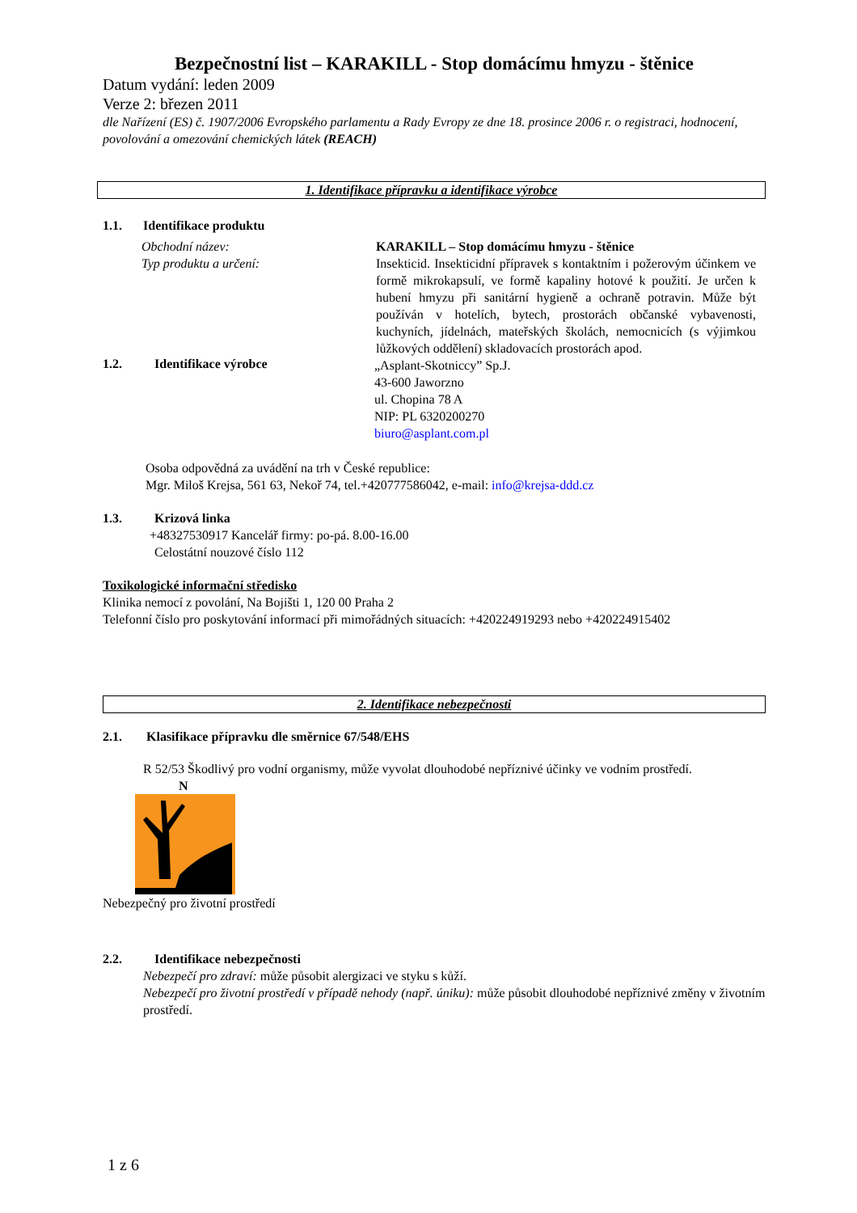Bezpečnostní list – KARAKILL - Stop domácímu hmyzu - štěnice
Datum vydání: leden 2009
Verze 2: březen 2011
dle Nařízení (ES) č. 1907/2006 Evropského parlamentu a Rady Evropy ze dne 18. prosince 2006 r. o registraci, hodnocení, povolování a omezování chemických látek (REACH)
1. Identifikace přípravku a identifikace výrobce
1.1. Identifikace produktu
Obchodní název:
Typ produktu a určení:
KARAKILL – Stop domácímu hmyzu - štěnice
Insekticid. Insekticidní přípravek s kontaktním i požerovým účinkem ve formě mikrokapsulí, ve formě kapaliny hotové k použití. Je určen k hubení hmyzu při sanitární hygieně a ochraně potravin. Může být používán v hotelích, bytech, prostorách občanské vybavenosti, kuchyních, jídelnách, mateřských školách, nemocnicích (s výjimkou lůžkových oddělení) skladovacích prostorách apod.
1.2. Identifikace výrobce
„Asplant-Skotniccy” Sp.J.
43-600 Jaworzno
ul. Chopina 78 A
NIP: PL 6320200270
biuro@asplant.com.pl
Osoba odpovědná za uvádění na trh v České republice:
Mgr. Miloš Krejsa, 561 63, Nekoř 74, tel.+420777586042, e-mail: info@krejsa-ddd.cz
1.3. Krizová linka
+48327530917 Kancelář firmy: po-pá. 8.00-16.00
Celostátní nouzové číslo 112
Toxikologické informační středisko
Klinika nemocí z povolání, Na Bojišti 1, 120 00 Praha 2
Telefonní číslo pro poskytování informací při mimořádných situacích: +420224919293 nebo +420224915402
2. Identifikace nebezpečnosti
2.1. Klasifikace přípravku dle směrnice 67/548/EHS
R 52/53 Škodlivý pro vodní organismy, může vyvolat dlouhodobé nepříznivé účinky ve vodním prostředí.
N
Nebezpečný pro životní prostředí
2.2. Identifikace nebezpečnosti
Nebezpečí pro zdraví: může působit alergizaci ve styku s kůží.
Nebezpečí pro životní prostředí v případě nehody (např. úniku): může působit dlouhodobé nepříznivé změny v životním prostředí.
1 z 6